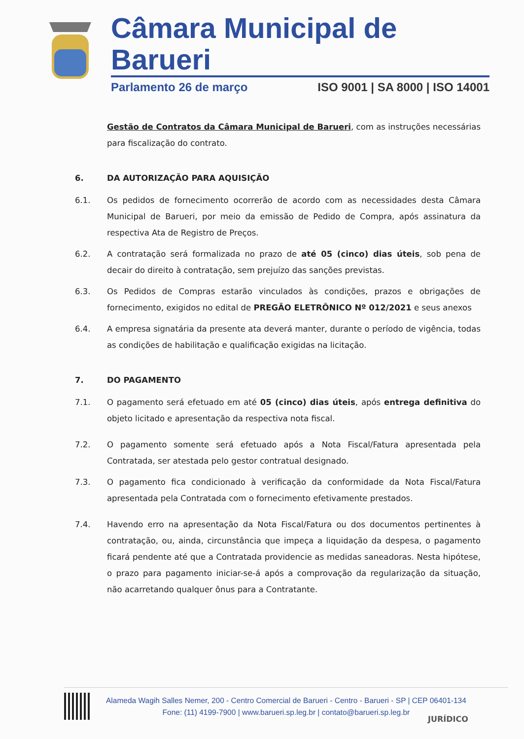Câmara Municipal de Barueri
Parlamento 26 de março ISO 9001 | SA 8000 | ISO 14001
Gestão de Contratos da Câmara Municipal de Barueri, com as instruções necessárias para fiscalização do contrato.
6. DA AUTORIZAÇÃO PARA AQUISIÇÃO
6.1. Os pedidos de fornecimento ocorrerão de acordo com as necessidades desta Câmara Municipal de Barueri, por meio da emissão de Pedido de Compra, após assinatura da respectiva Ata de Registro de Preços.
6.2. A contratação será formalizada no prazo de até 05 (cinco) dias úteis, sob pena de decair do direito à contratação, sem prejuízo das sanções previstas.
6.3. Os Pedidos de Compras estarão vinculados às condições, prazos e obrigações de fornecimento, exigidos no edital de PREGÃO ELETRÔNICO Nº 012/2021 e seus anexos
6.4. A empresa signatária da presente ata deverá manter, durante o período de vigência, todas as condições de habilitação e qualificação exigidas na licitação.
7. DO PAGAMENTO
7.1. O pagamento será efetuado em até 05 (cinco) dias úteis, após entrega definitiva do objeto licitado e apresentação da respectiva nota fiscal.
7.2. O pagamento somente será efetuado após a Nota Fiscal/Fatura apresentada pela Contratada, ser atestada pelo gestor contratual designado.
7.3. O pagamento fica condicionado à verificação da conformidade da Nota Fiscal/Fatura apresentada pela Contratada com o fornecimento efetivamente prestados.
7.4. Havendo erro na apresentação da Nota Fiscal/Fatura ou dos documentos pertinentes à contratação, ou, ainda, circunstância que impeça a liquidação da despesa, o pagamento ficará pendente até que a Contratada providencie as medidas saneadoras. Nesta hipótese, o prazo para pagamento iniciar-se-á após a comprovação da regularização da situação, não acarretando qualquer ônus para a Contratante.
Alameda Wagih Salles Nemer, 200 - Centro Comercial de Barueri - Centro - Barueri - SP | CEP 06401-134
Fone: (11) 4199-7900 | www.barueri.sp.leg.br | contato@barueri.sp.leg.br
JURÍDICO